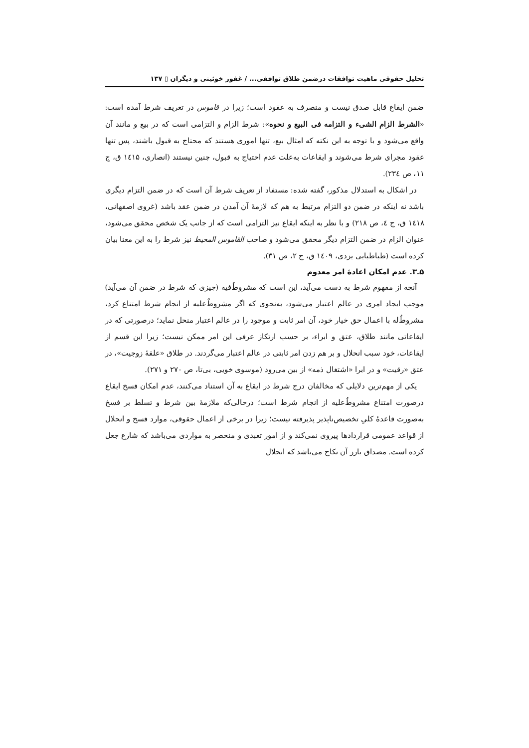تحلیل حقوقی ماهیت توافقات درضمن طلاق توافقی... / غفور خوئینی و دیگران ▯ ۱۳۷
ضمن ایقاع قابل صدق نیست و منصرف به عقود است؛ زیرا در قاموس در تعریف شرط آمده است: «الشرط الزام الشیء و التزامه فی البیع و نحوه»: شرط الزام و التزامی است که در بیع و مانند آن واقع می‌شود و با توجه به این نکته که امثال بیع، تنها اموری هستند که محتاج به قبول باشند، پس تنها عقود مجرای شرط می‌شوند و ایقاعات به‌علت عدم احتیاج به قبول، چنین نیستند (انصاری، ۱٤۱۵ ق، ج ۱۱، ص ۲۳٤).
در اشکال به استدلال مذکور، گفته شده: مستفاد از تعریف شرط آن است که در ضمن التزام دیگری باشد نه اینکه در ضمن دو التزام مرتبط به هم که لازمهٔ آن آمدن در ضمن عقد باشد (غروی اصفهانی، ۱٤۱۸ ق، ج ٤، ص ۲۱۸) و با نظر به اینکه ایقاع نیز التزامی است که از جانب یک شخص محقق می‌شود، عنوان الزام در ضمن التزام دیگر محقق می‌شود و صاحب القاموس المحیط نیز شرط را به این معنا بیان کرده است (طباطبایی یزدی، ۱٤۰۹ ق، ج ۲، ص ۳۱).
۵ـ۳. عدم امکان اعادهٔ امر معدوم
آنچه از مفهوم شرط به دست می‌آید، این است که مشروطٌ‌فیه (چیزی که شرط در ضمن آن می‌آید) موجب ایجاد امری در عالم اعتبار می‌شود، به‌نحوی که اگر مشروطٌ‌علیه از انجام شرط امتناع کرد، مشروطٌ‌له با اعمال حق خیار خود، آن امر ثابت و موجود را در عالم اعتبار منحل نماید؛ درصورتی که در ایقاعاتی مانند طلاق، عتق و ابراء، بر حسب ارتکاز عرفی این امر ممکن نیست؛ زیرا این قسم از ایقاعات، خود سبب انحلال و بر هم زدن امر ثابتی در عالم اعتبار می‌گردند. در طلاق «علقهٔ زوجیت»، در عتق «رقیت» و در ابرا «اشتغال ذمه» از بین می‌رود (موسوی خویی، بی‌تا، ص ۲۷۰ و ۲۷۱).
یکی از مهم‌ترین دلایلی که مخالفان درج شرط در ایقاع به آن استناد می‌کنند، عدم امکان فسخ ایقاع درصورت امتناع مشروطٌ‌علیه از انجام شرط است؛ درحالی‌که ملازمهٔ بین شرط و تسلط بر فسخ به‌صورت قاعدهٔ کلیِ تخصیص‌ناپذیر پذیرفته نیست؛ زیرا در برخی از اعمال حقوقی، موارد فسخ و انحلال از قواعد عمومی قراردادها پیروی نمی‌کند و از امور تعبدی و منحصر به مواردی می‌باشد که شارع جعل کرده است. مصداق بارز آن نکاح می‌باشد که انحلال